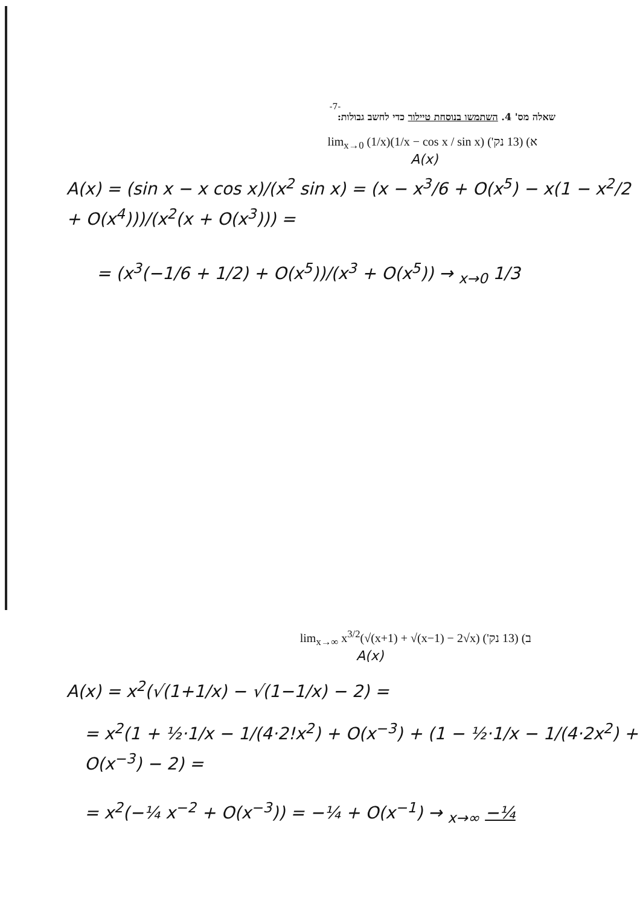-7-
שאלה מס' 4. השתמשו בנוסחת טיילור כדי לחשב גבולות:
א) (13 נק') lim<sub>x→0</sub> (1/x)(1/x − cos x / sin x)
A(x)
A(x) = (sin x − x cos x)/(x<sup>2</sup> sin x) = (x − x<sup>3</sup>/6 + O(x<sup>5</sup>) − x(1 − x<sup>2</sup>/2 + O(x<sup>4</sup>)))/(x<sup>2</sup>(x + O(x<sup>3</sup>))) =
= (x<sup>3</sup>(−1/6 + 1/2) + O(x<sup>5</sup>))/(x<sup>3</sup> + O(x<sup>5</sup>)) → <sub>x→0</sub> 1/3
ב) (13 נק') lim<sub>x→∞</sub> x<sup>3/2</sup>(√(x+1) + √(x−1) − 2√x)
A(x)
A(x) = x<sup>2</sup>(√(1+1/x) − √(1−1/x) − 2) =
= x<sup>2</sup>(1 + ½·1/x − 1/(4·2!x<sup>2</sup>) + O(x<sup>−3</sup>) + (1 − ½·1/x − 1/(4·2x<sup>2</sup>) + O(x<sup>−3</sup>) − 2) =
= x<sup>2</sup>(−¼ x<sup>−2</sup> + O(x<sup>−3</sup>)) = −¼ + O(x<sup>−1</sup>) → <sub>x→∞</sub> −¼